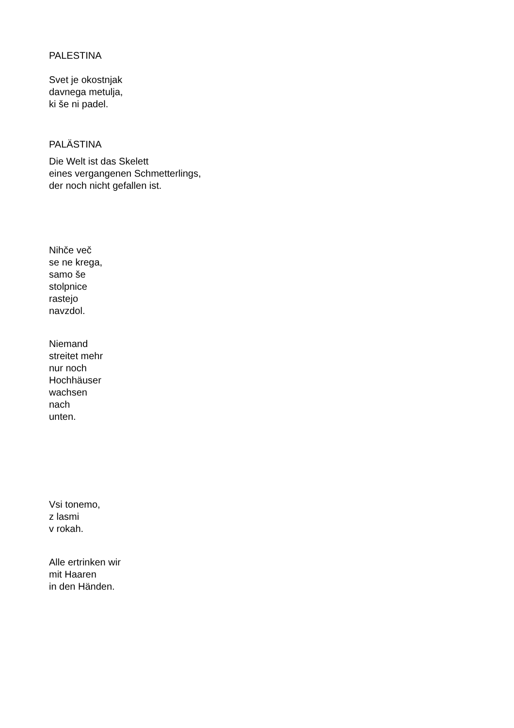PALESTINA
Svet je okostnjak
davnega metulja,
ki še ni padel.
PALÄSTINA
Die Welt ist das Skelett
eines vergangenen Schmetterlings,
der noch nicht gefallen ist.
Nihče več
se ne krega,
samo še
stolpnice
rastejo
navzdol.
Niemand
streitet mehr
nur noch
Hochhäuser
wachsen
nach
unten.
Vsi tonemo,
z lasmi
v rokah.
Alle ertrinken wir
mit Haaren
in den Händen.